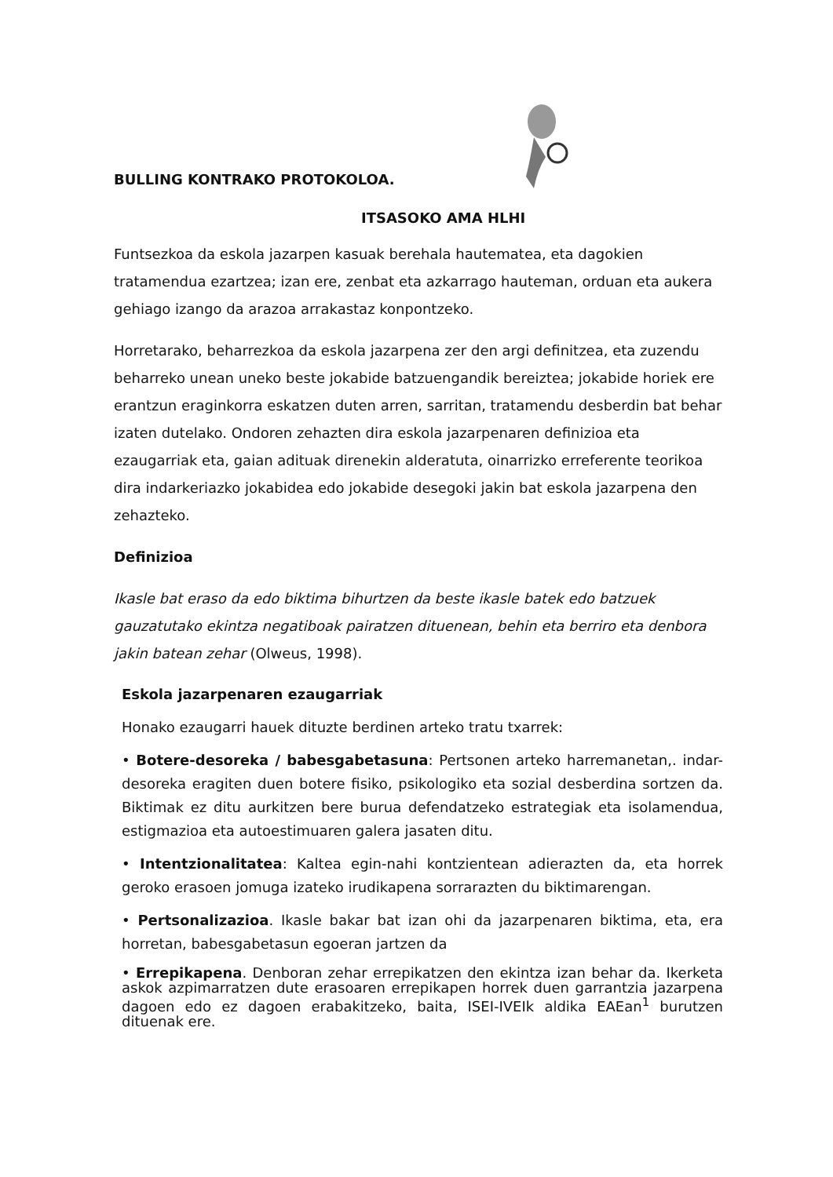BULLING KONTRAKO PROTOKOLOA.
ITSASOKO AMA HLHI
Funtsezkoa da eskola jazarpen kasuak berehala hautematea, eta dagokien tratamendua ezartzea; izan ere, zenbat eta azkarrago hauteman, orduan eta aukera gehiago izango da arazoa arrakastaz konpontzeko.
Horretarako, beharrezkoa da eskola jazarpena zer den argi definitzea, eta zuzendu beharreko unean uneko beste jokabide batzuengandik bereiztea; jokabide horiek ere erantzun eraginkorra eskatzen duten arren, sarritan, tratamendu desberdin bat behar izaten dutelako. Ondoren zehazten dira eskola jazarpenaren definizioa eta ezaugarriak eta, gaian adituak direnekin alderatuta, oinarrizko erreferente teorikoa dira indarkeriazko jokabidea edo jokabide desegoki jakin bat eskola jazarpena den zehazteko.
Definizioa
Ikasle bat eraso da edo biktima bihurtzen da beste ikasle batek edo batzuek gauzatutako ekintza negatiboak pairatzen dituenean, behin eta berriro eta denbora jakin batean zehar (Olweus, 1998).
Eskola jazarpenaren ezaugarriak
Honako ezaugarri hauek dituzte berdinen arteko tratu txarrek:
• Botere-desoreka / babesgabetasuna: Pertsonen arteko harremanetan,. indar-desoreka eragiten duen botere fisiko, psikologiko eta sozial desberdina sortzen da. Biktimak ez ditu aurkitzen bere burua defendatzeko estrategiak eta isolamendua, estigmazioa eta autoestimuaren galera jasaten ditu.
• Intentzionalitatea: Kaltea egin-nahi kontzientean adierazten da, eta horrek geroko erasoen jomuga izateko irudikapena sorrarazten du biktimarengan.
• Pertsonalizazioa. Ikasle bakar bat izan ohi da jazarpenaren biktima, eta, era horretan, babesgabetasun egoeran jartzen da
• Errepikapena. Denboran zehar errepikatzen den ekintza izan behar da. Ikerketa askok azpimarratzen dute erasoaren errepikapen horrek duen garrantzia jazarpena dagoen edo ez dagoen erabakitzeko, baita, ISEI-IVEIk aldika EAEan<sup>1</sup> burutzen dituenak ere.